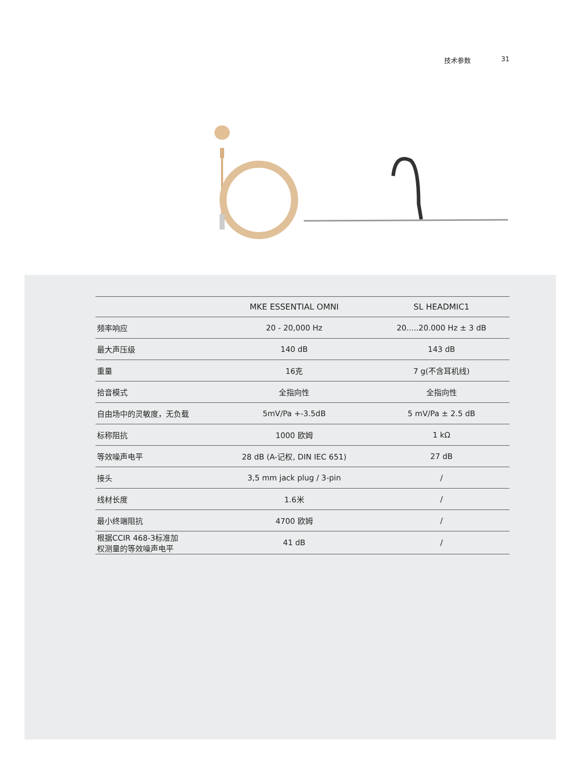技术参数 31
| | MKE ESSENTIAL OMNI | SL HEADMIC1 |
| --- | --- | --- |
| 频率响应 | 20 - 20,000 Hz | 20.....20.000 Hz ± 3 dB |
| 最大声压级 | 140 dB | 143 dB |
| 重量 | 16克 | 7 g(不含耳机线) |
| 拾音模式 | 全指向性 | 全指向性 |
| 自由场中的灵敏度，无负载 | 5mV/Pa +-3.5dB | 5 mV/Pa ± 2.5 dB |
| 标称阻抗 | 1000 欧姆 | 1 kΩ |
| 等效噪声电平 | 28 dB (A-记权, DIN IEC 651) | 27 dB |
| 接头 | 3,5 mm jack plug / 3-pin | / |
| 线材长度 | 1.6米 | / |
| 最小终端阻抗 | 4700 欧姆 | / |
| 根据CCIR 468-3标准加 权测量的等效噪声电平 | 41 dB | / |